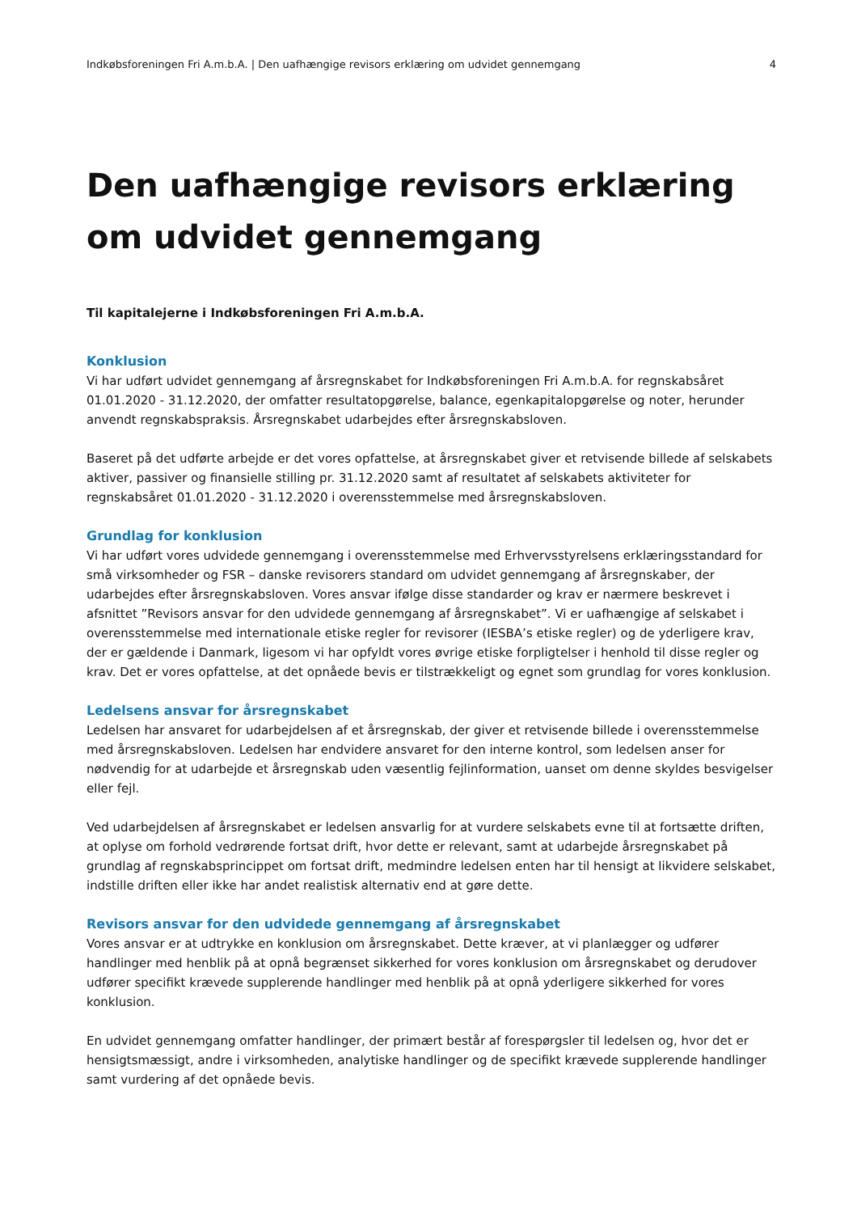Indkøbsforeningen Fri A.m.b.A. | Den uafhængige revisors erklæring om udvidet gennemgang 4
Den uafhængige revisors erklæring om udvidet gennemgang
Til kapitalejerne i Indkøbsforeningen Fri A.m.b.A.
Konklusion
Vi har udført udvidet gennemgang af årsregnskabet for Indkøbsforeningen Fri A.m.b.A. for regnskabsåret 01.01.2020 - 31.12.2020, der omfatter resultatopgørelse, balance, egenkapitalopgørelse og noter, herunder anvendt regnskabspraksis. Årsregnskabet udarbejdes efter årsregnskabsloven.
Baseret på det udførte arbejde er det vores opfattelse, at årsregnskabet giver et retvisende billede af selskabets aktiver, passiver og finansielle stilling pr. 31.12.2020 samt af resultatet af selskabets aktiviteter for regnskabsåret 01.01.2020 - 31.12.2020 i overensstemmelse med årsregnskabsloven.
Grundlag for konklusion
Vi har udført vores udvidede gennemgang i overensstemmelse med Erhvervsstyrelsens erklæringsstandard for små virksomheder og FSR – danske revisorers standard om udvidet gennemgang af årsregnskaber, der udarbejdes efter årsregnskabsloven. Vores ansvar ifølge disse standarder og krav er nærmere beskrevet i afsnittet ”Revisors ansvar for den udvidede gennemgang af årsregnskabet”. Vi er uafhængige af selskabet i overensstemmelse med internationale etiske regler for revisorer (IESBA’s etiske regler) og de yderligere krav, der er gældende i Danmark, ligesom vi har opfyldt vores øvrige etiske forpligtelser i henhold til disse regler og krav. Det er vores opfattelse, at det opnåede bevis er tilstrækkeligt og egnet som grundlag for vores konklusion.
Ledelsens ansvar for årsregnskabet
Ledelsen har ansvaret for udarbejdelsen af et årsregnskab, der giver et retvisende billede i overensstemmelse med årsregnskabsloven. Ledelsen har endvidere ansvaret for den interne kontrol, som ledelsen anser for nødvendig for at udarbejde et årsregnskab uden væsentlig fejlinformation, uanset om denne skyldes besvigelser eller fejl.
Ved udarbejdelsen af årsregnskabet er ledelsen ansvarlig for at vurdere selskabets evne til at fortsætte driften, at oplyse om forhold vedrørende fortsat drift, hvor dette er relevant, samt at udarbejde årsregnskabet på grundlag af regnskabsprincippet om fortsat drift, medmindre ledelsen enten har til hensigt at likvidere selskabet, indstille driften eller ikke har andet realistisk alternativ end at gøre dette.
Revisors ansvar for den udvidede gennemgang af årsregnskabet
Vores ansvar er at udtrykke en konklusion om årsregnskabet. Dette kræver, at vi planlægger og udfører handlinger med henblik på at opnå begrænset sikkerhed for vores konklusion om årsregnskabet og derudover udfører specifikt krævede supplerende handlinger med henblik på at opnå yderligere sikkerhed for vores konklusion.
En udvidet gennemgang omfatter handlinger, der primært består af forespørgsler til ledelsen og, hvor det er hensigtsmæssigt, andre i virksomheden, analytiske handlinger og de specifikt krævede supplerende handlinger samt vurdering af det opnåede bevis.